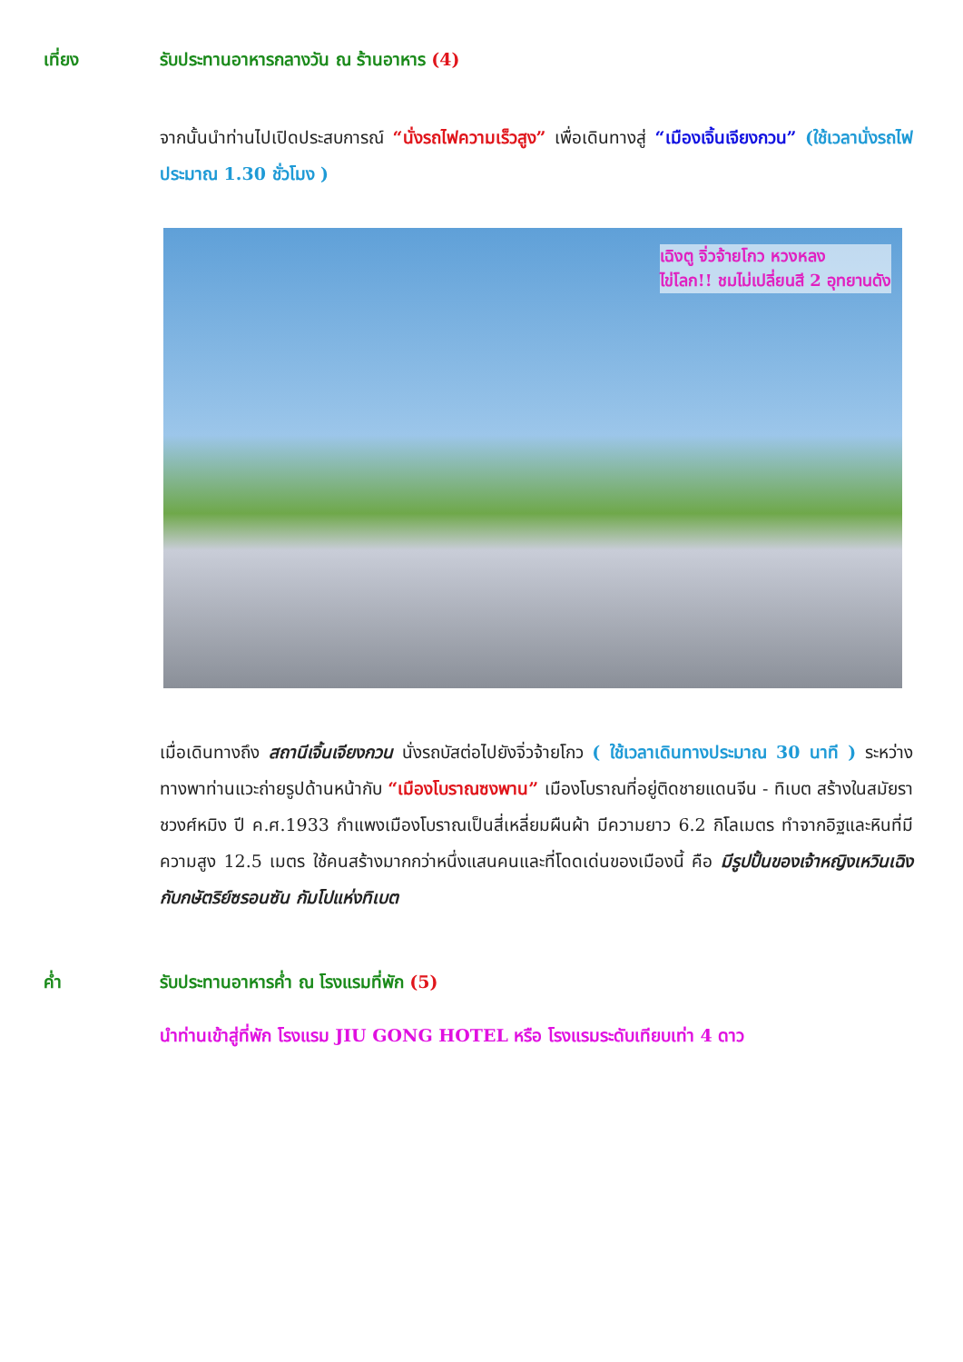เที่ยง รับประทานอาหารกลางวัน ณ ร้านอาหาร (4)
จากนั้นนำท่านไปเปิดประสบการณ์ “นั่งรถไฟความเร็วสูง” เพื่อเดินทางสู่ “เมืองเจิ้นเจียงกวน” (ใช้เวลานั่งรถไฟประมาณ 1.30 ชั่วโมง )
เฉิงตู จิ่วจ้ายโกว หวงหลง
ไข่โลก!! ชมไม่เปลี่ยนสี 2 อุทยานดัง
เมื่อเดินทางถึง สถานีเจิ้นเจียงกวน นั่งรถบัสต่อไปยังจิ่วจ้ายโกว ( ใช้เวลาเดินทางประมาณ 30 นาที ) ระหว่างทางพาท่านแวะถ่ายรูปด้านหน้ากับ “เมืองโบราณซงพาน” เมืองโบราณที่อยู่ติดชายแดนจีน - ทิเบต สร้างในสมัยราชวงศ์หมิง ปี ค.ศ.1933 กำแพงเมืองโบราณเป็นสี่เหลี่ยมผืนผ้า มีความยาว 6.2 กิโลเมตร ทำจากอิฐและหินที่มีความสูง 12.5 เมตร ใช้คนสร้างมากกว่าหนึ่งแสนคนและที่โดดเด่นของเมืองนี้ คือ มีรูปปั้นของเจ้าหญิงเหวินเฉิง กับกษัตริย์ซรอนซัน กัมโปแห่งทิเบต
ค่ำ รับประทานอาหารค่ำ ณ โรงแรมที่พัก (5)
นำท่านเข้าสู่ที่พัก โรงแรม JIU GONG HOTEL หรือ โรงแรมระดับเทียบเท่า 4 ดาว